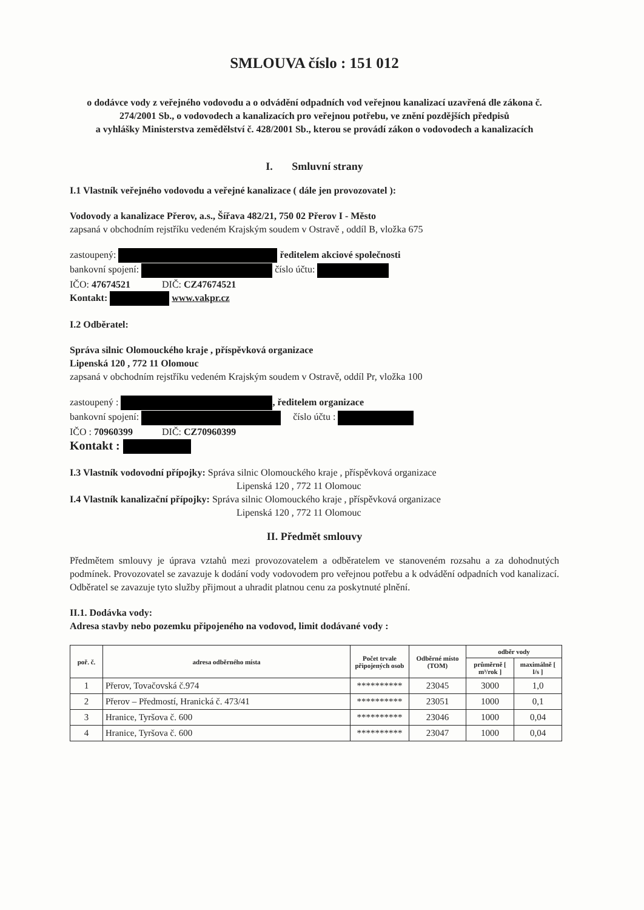SMLOUVA číslo : 151 012
o dodávce vody z veřejného vodovodu a o odvádění odpadních vod veřejnou kanalizací uzavřená dle zákona č. 274/2001 Sb., o vodovodech a kanalizacích pro veřejnou potřebu, ve znění pozdějších předpisů
a vyhlášky Ministerstva zemědělství č. 428/2001 Sb., kterou se provádí zákon o vodovodech a kanalizacích
I. Smluvní strany
I.1 Vlastník veřejného vodovodu a veřejné kanalizace ( dále jen provozovatel ):
Vodovody a kanalizace Přerov, a.s., Šířava 482/21, 750 02 Přerov I - Město
zapsaná v obchodním rejstříku vedeném Krajským soudem v Ostravě , oddíl B, vložka 675
zastoupený: ředitelem akciové společnosti
bankovní spojení: číslo účtu:
IČO: 47674521 DIČ: CZ47674521
Kontakt: www.vakpr.cz
I.2 Odběratel:
Správa silnic Olomouckého kraje , příspěvková organizace
Lipenská 120 , 772 11 Olomouc
zapsaná v obchodním rejstříku vedeném Krajským soudem v Ostravě, oddíl Pr, vložka 100
zastoupený : , ředitelem organizace
bankovní spojení: číslo účtu :
IČO : 70960399 DIČ: CZ70960399
Kontakt :
I.3 Vlastník vodovodní přípojky: Správa silnic Olomouckého kraje , příspěvková organizace
Lipenská 120 , 772 11 Olomouc
I.4 Vlastník kanalizační přípojky: Správa silnic Olomouckého kraje , příspěvková organizace
Lipenská 120 , 772 11 Olomouc
II. Předmět smlouvy
Předmětem smlouvy je úprava vztahů mezi provozovatelem a odběratelem ve stanoveném rozsahu a za dohodnutých podmínek. Provozovatel se zavazuje k dodání vody vodovodem pro veřejnou potřebu a k odvádění odpadních vod kanalizací. Odběratel se zavazuje tyto služby přijmout a uhradit platnou cenu za poskytnuté plnění.
II.1. Dodávka vody:
Adresa stavby nebo pozemku připojeného na vodovod, limit dodávané vody :
| poř. č. | adresa odběrného místa | Počet trvale připojených osob | Odběrné místo (TOM) | odběr vody | |
| --- | --- | --- | --- | --- | --- |
| | | | | průměrně [ m³/rok ] | maximálně [ l/s ] |
| 1 | Přerov, Tovačovská č.974 | ********** | 23045 | 3000 | 1,0 |
| 2 | Přerov – Předmostí, Hranická č. 473/41 | ********** | 23051 | 1000 | 0,1 |
| 3 | Hranice, Tyršova č. 600 | ********** | 23046 | 1000 | 0,04 |
| 4 | Hranice, Tyršova č. 600 | ********** | 23047 | 1000 | 0,04 |